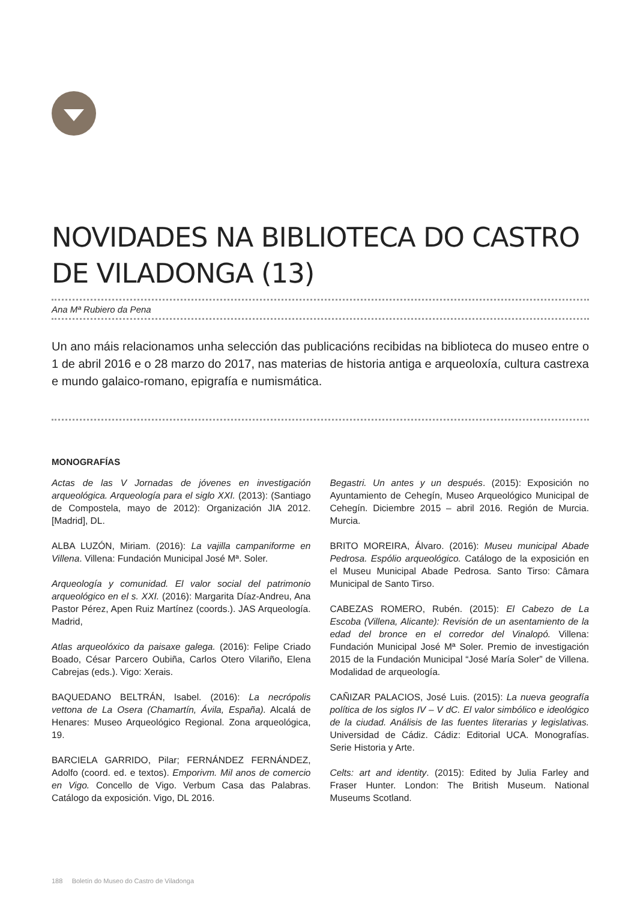NOVIDADES NA BIBLIOTECA DO CASTRO DE VILADONGA (13)
Ana Mª Rubiero da Pena
Un ano máis relacionamos unha selección das publicacións recibidas na biblioteca do museo entre o 1 de abril 2016 e o 28 marzo do 2017, nas materias de historia antiga e arqueoloxía, cultura castrexa e mundo galaico-romano, epigrafía e numismática.
MONOGRAFÍAS
Actas de las V Jornadas de jóvenes en investigación arqueológica. Arqueología para el siglo XXI. (2013): (Santiago de Compostela, mayo de 2012): Organización JIA 2012. [Madrid], DL.
ALBA LUZÓN, Miriam. (2016): La vajilla campaniforme en Villena. Villena: Fundación Municipal José Mª. Soler.
Arqueología y comunidad. El valor social del patrimonio arqueológico en el s. XXI. (2016): Margarita Díaz-Andreu, Ana Pastor Pérez, Apen Ruiz Martínez (coords.). JAS Arqueología. Madrid,
Atlas arqueolóxico da paisaxe galega. (2016): Felipe Criado Boado, César Parcero Oubiña, Carlos Otero Vilariño, Elena Cabrejas (eds.). Vigo: Xerais.
BAQUEDANO BELTRÁN, Isabel. (2016): La necrópolis vettona de La Osera (Chamartín, Ávila, España). Alcalá de Henares: Museo Arqueológico Regional. Zona arqueológica, 19.
BARCIELA GARRIDO, Pilar; FERNÁNDEZ FERNÁNDEZ, Adolfo (coord. ed. e textos). Emporivm. Mil anos de comercio en Vigo. Concello de Vigo. Verbum Casa das Palabras. Catálogo da exposición. Vigo, DL 2016.
Begastri. Un antes y un después. (2015): Exposición no Ayuntamiento de Cehegín, Museo Arqueológico Municipal de Cehegín. Diciembre 2015 – abril 2016. Región de Murcia. Murcia.
BRITO MOREIRA, Álvaro. (2016): Museu municipal Abade Pedrosa. Espólio arqueológico. Catálogo de la exposición en el Museu Municipal Abade Pedrosa. Santo Tirso: Câmara Municipal de Santo Tirso.
CABEZAS ROMERO, Rubén. (2015): El Cabezo de La Escoba (Villena, Alicante): Revisión de un asentamiento de la edad del bronce en el corredor del Vinalopó. Villena: Fundación Municipal José Mª Soler. Premio de investigación 2015 de la Fundación Municipal “José María Soler” de Villena. Modalidad de arqueología.
CAÑIZAR PALACIOS, José Luis. (2015): La nueva geografía política de los siglos IV – V dC. El valor simbólico e ideológico de la ciudad. Análisis de las fuentes literarias y legislativas. Universidad de Cádiz. Cádiz: Editorial UCA. Monografías. Serie Historia y Arte.
Celts: art and identity. (2015): Edited by Julia Farley and Fraser Hunter. London: The British Museum. National Museums Scotland.
188 Boletín do Museo do Castro de Viladonga